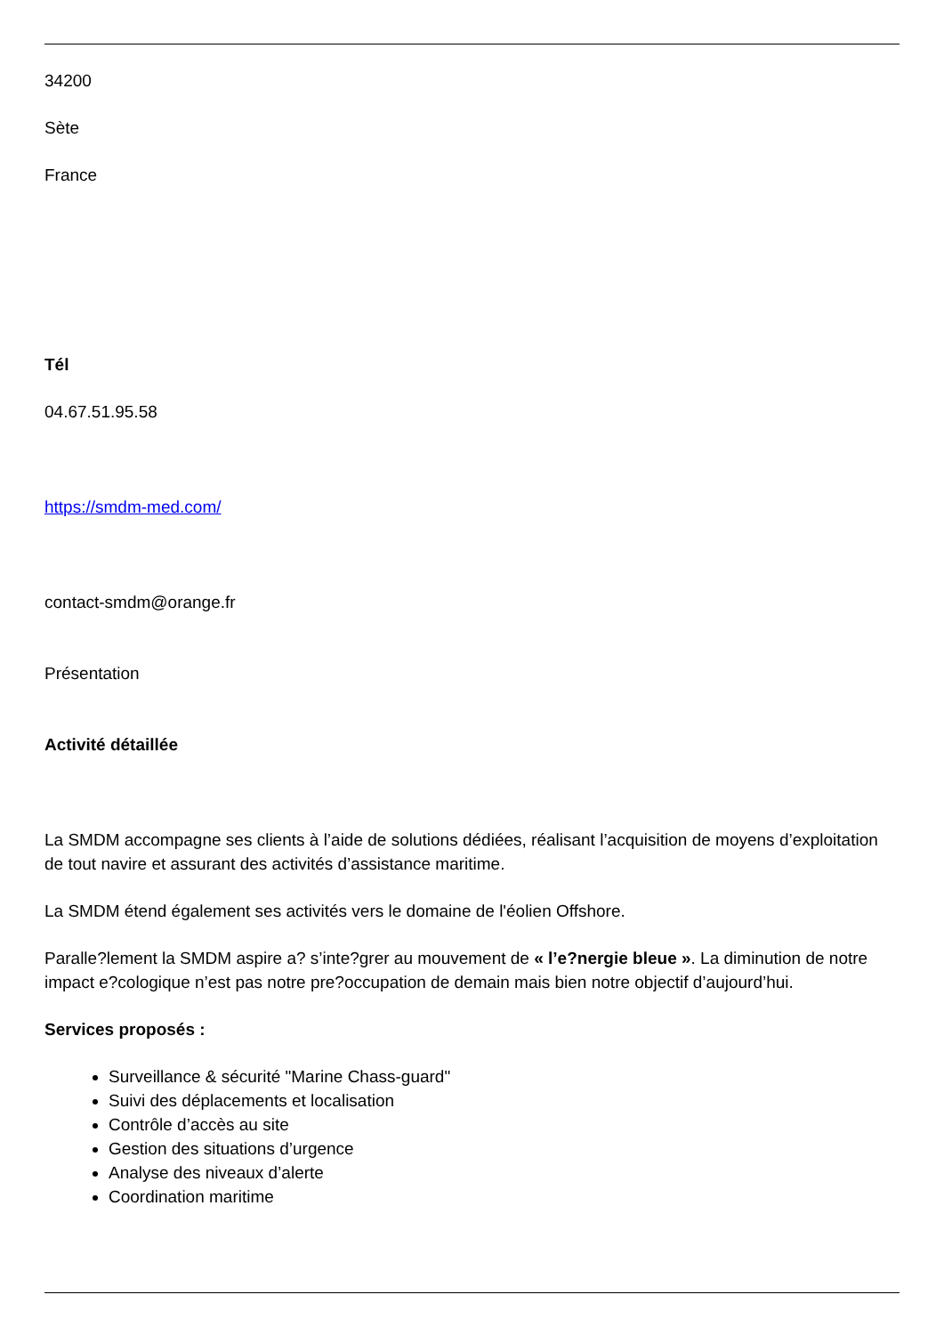34200
Sète
France
Tél
04.67.51.95.58
https://smdm-med.com/
contact-smdm@orange.fr
Présentation
Activité détaillée
La SMDM accompagne ses clients à l’aide de solutions dédiées, réalisant l’acquisition de moyens d’exploitation de tout navire et assurant des activités d’assistance maritime.
La SMDM étend également ses activités vers le domaine de l'éolien Offshore.
Paralle?lement la SMDM aspire a? s’inte?grer au mouvement de « l’e?nergie bleue ». La diminution de notre impact e?cologique n’est pas notre pre?occupation de demain mais bien notre objectif d’aujourd’hui.
Services proposés :
Surveillance & sécurité "Marine Chass-guard"
Suivi des déplacements et localisation
Contrôle d’accès au site
Gestion des situations d’urgence
Analyse des niveaux d’alerte
Coordination maritime